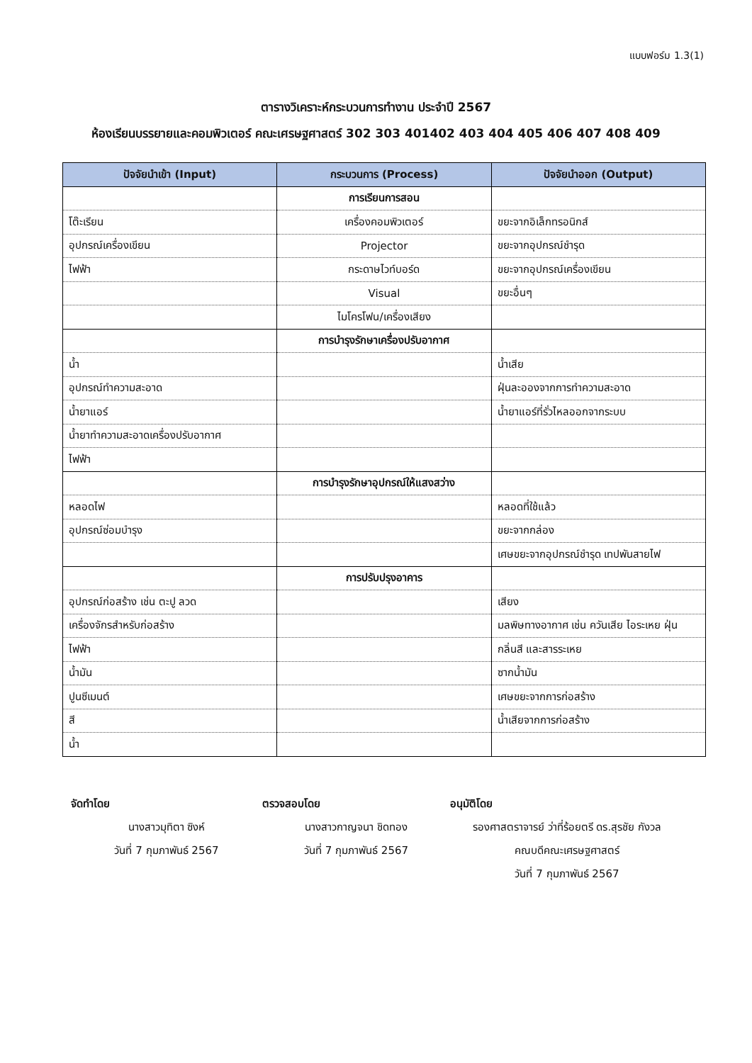แบบฟอร์ม 1.3(1)
ตารางวิเคราะห์กระบวนการทำงาน ประจำปี 2567
ห้องเรียนบรรยายและคอมพิวเตอร์ คณะเศรษฐศาสตร์ 302 303 401402 403 404 405 406 407 408 409
| ปัจจัยนำเข้า (Input) | กระบวนการ (Process) | ปัจจัยนำออก (Output) |
| --- | --- | --- |
| | การเรียนการสอน | |
| โต๊ะเรียน | เครื่องคอมพิวเตอร์ | ขยะจากอิเล็กทรอนิกส์ |
| อุปกรณ์เครื่องเขียน | Projector | ขยะจากอุปกรณ์ชำรุด |
| ไฟฟ้า | กระดาษไวท์บอร์ด | ขยะจากอุปกรณ์เครื่องเขียน |
| | Visual | ขยะอื่นๆ |
| | ไมโครโฟน/เครื่องเสียง | |
| | การบำรุงรักษาเครื่องปรับอากาศ | |
| น้ำ | | น้ำเสีย |
| อุปกรณ์ทำความสะอาด | | ฝุ่นละอองจากการทำความสะอาด |
| น้ำยาแอร์ | | น้ำยาแอร์ที่รั่วไหลออกจากระบบ |
| น้ำยาทำความสะอาดเครื่องปรับอากาศ | | |
| ไฟฟ้า | | |
| | การบำรุงรักษาอุปกรณ์ให้แสงสว่าง | |
| หลอดไฟ | | หลอดที่ใช้แล้ว |
| อุปกรณ์ซ่อมบำรุง | | ขยะจากกล่อง |
| | | เศษขยะจากอุปกรณ์ชำรุด เทปพันสายไฟ |
| | การปรับปรุงอาคาร | |
| อุปกรณ์ก่อสร้าง เช่น ตะปู ลวด | | เสียง |
| เครื่องจักรสำหรับก่อสร้าง | | มลพิษทางอากาศ เช่น ควันเสีย ไอระเหย ฝุ่น |
| ไฟฟ้า | | กลิ่นสี และสารระเหย |
| น้ำมัน | | ซากน้ำมัน |
| ปูนซีเมนต์ | | เศษขยะจากการก่อสร้าง |
| สี | | น้ำเสียจากการก่อสร้าง |
| น้ำ | | |
จัดทำโดย
นางสาวมุทิตา ซิงห์
วันที่ 7 กุมภาพันธ์ 2567
ตรวจสอบโดย
นางสาวกาญจนา ชิดทอง
วันที่ 7 กุมภาพันธ์ 2567
อนุมัติโดย
รองศาสตราจารย์ ว่าที่ร้อยตรี ดร.สุรชัย กังวล
คณบดีคณะเศรษฐศาสตร์
วันที่ 7 กุมภาพันธ์ 2567